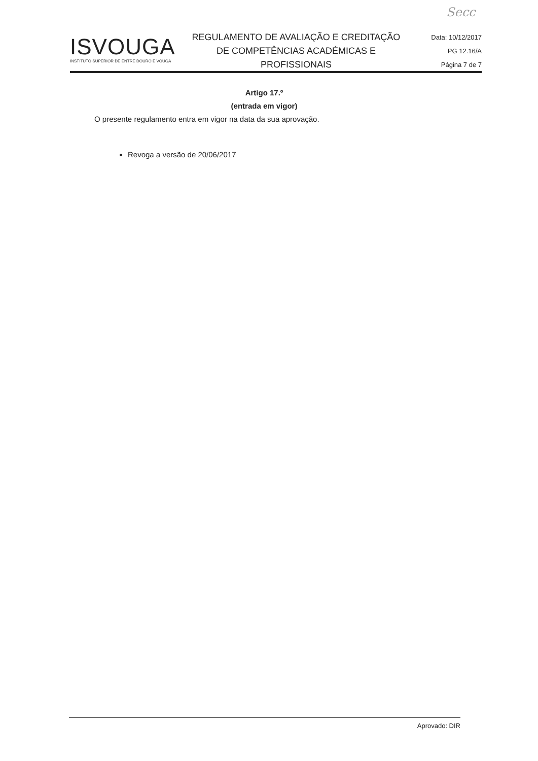Secc
ISVOUGA
INSTITUTO SUPERIOR DE ENTRE DOURO E VOUGA
REGULAMENTO DE AVALIAÇÃO E CREDITAÇÃO
DE COMPETÊNCIAS ACADÉMICAS E
PROFISSIONAIS
Data: 10/12/2017
PG 12.16/A
Página 7 de 7
Artigo 17.º
(entrada em vigor)
O presente regulamento entra em vigor na data da sua aprovação.
Revoga a versão de 20/06/2017
Aprovado: DIR